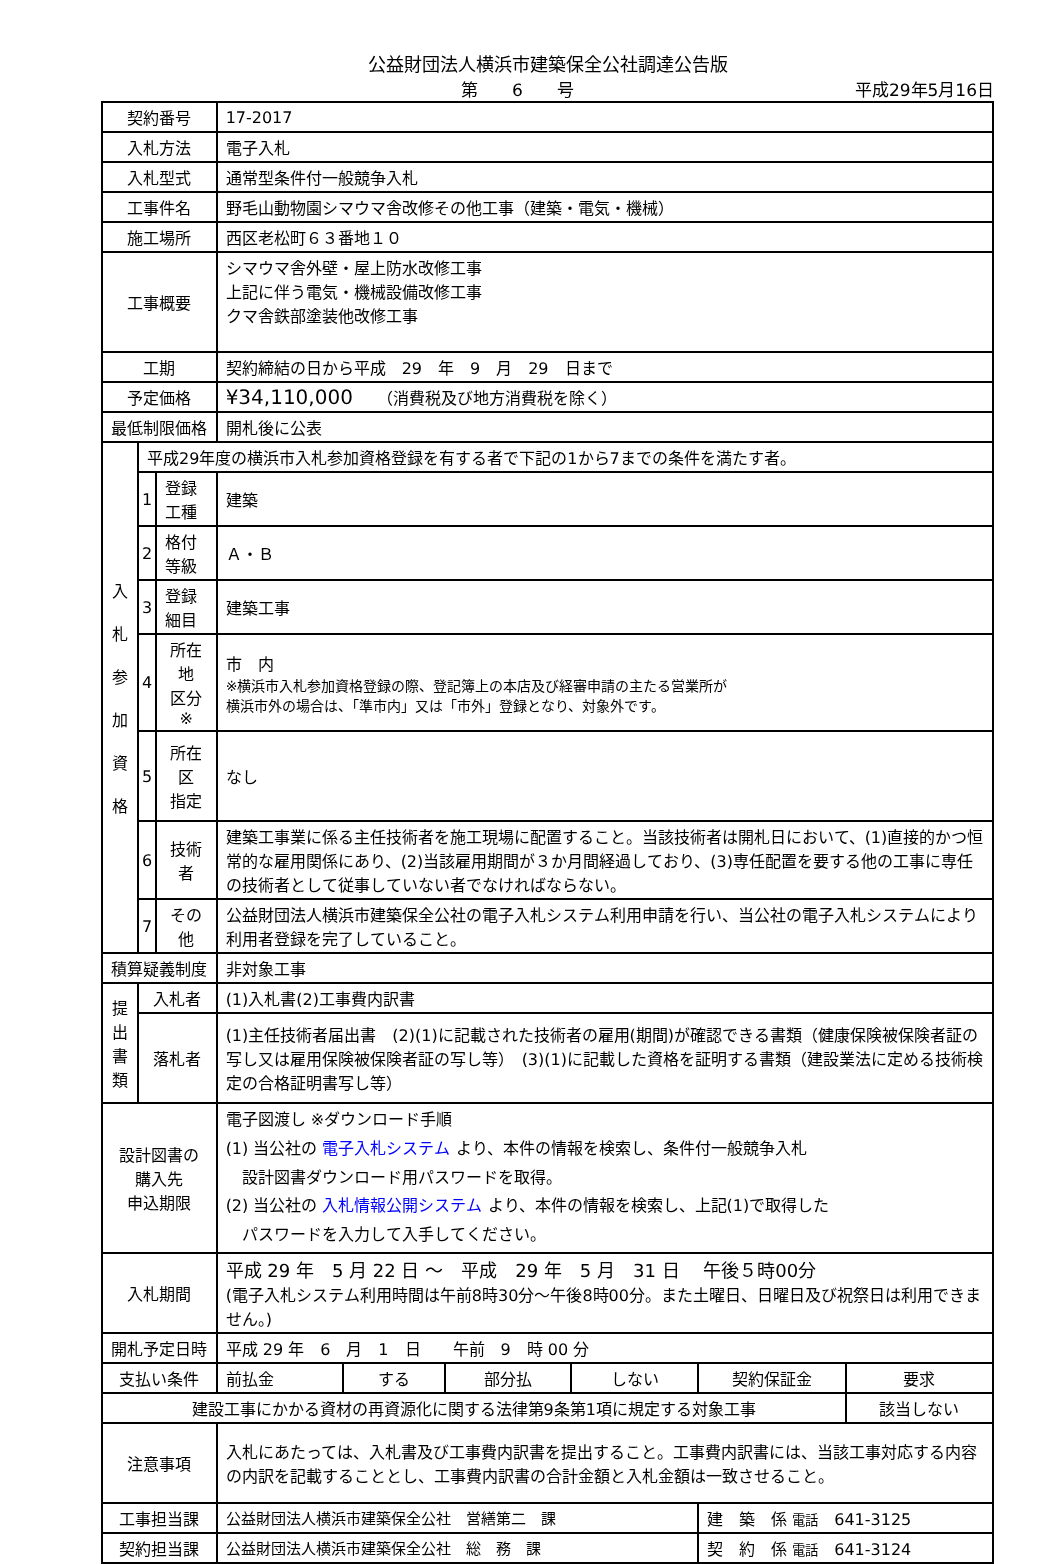公益財団法人横浜市建築保全公社調達公告版
第　　6　　号 平成29年5月16日
| 契約番号 | | | 17-2017 | | | | | |
| 入札方法 | | | 電子入札 | | | | | |
| 入札型式 | | | 通常型条件付一般競争入札 | | | | | |
| 工事件名 | | | 野毛山動物園シマウマ舎改修その他工事（建築・電気・機械） | | | | | |
| 施工場所 | | | 西区老松町６３番地１０ | | | | | |
| 工事概要 | | | シマウマ舎外壁・屋上防水改修工事 上記に伴う電気・機械設備改修工事 クマ舎鉄部塗装他改修工事 | | | | | |
| 工期 | | | 契約締結の日から平成 29 年 9 月 29 日まで | | | | | |
| 予定価格 | | | ¥34,110,000 （消費税及び地方消費税を除く） | | | | | |
| 最低制限価格 | | | 開札後に公表 | | | | | |
| 入 札 参 加 資 格 | 平成29年度の横浜市入札参加資格登録を有する者で下記の1から7までの条件を満たす者。 | | | | | | | |
| | 1 | 登録工種 | 建築 | | | | | |
| | 2 | 格付等級 | Ａ・Ｂ | | | | | |
| | 3 | 登録細目 | 建築工事 | | | | | |
| | 4 | 所在地 区分※ | 市 内 ※横浜市入札参加資格登録の際、登記簿上の本店及び経審申請の主たる営業所が 横浜市外の場合は、「準市内」又は「市外」登録となり、対象外です。 | | | | | |
| | 5 | 所在区 指定 | なし | | | | | |
| | 6 | 技術者 | 建築工事業に係る主任技術者を施工現場に配置すること。当該技術者は開札日において、(1)直接的かつ恒常的な雇用関係にあり、(2)当該雇用期間が３か月間経過しており、(3)専任配置を要する他の工事に専任の技術者として従事していない者でなければならない。 | | | | | |
| | 7 | その他 | 公益財団法人横浜市建築保全公社の電子入札システム利用申請を行い、当公社の電子入札システムにより利用者登録を完了していること。 | | | | | |
| 積算疑義制度 | | | 非対象工事 | | | | | |
| 提 出 書 類 | 入札者 | | (1)入札書(2)工事費内訳書 | | | | | |
| | 落札者 | | (1)主任技術者届出書 (2)(1)に記載された技術者の雇用(期間)が確認できる書類（健康保険被保険者証の写し又は雇用保険被保険者証の写し等） (3)(1)に記載した資格を証明する書類（建設業法に定める技術検定の合格証明書写し等） | | | | | |
| 設計図書の 購入先 申込期限 | | | 電子図渡し ※ダウンロード手順 (1) 当公社の 電子入札システム より、本件の情報を検索し、条件付一般競争入札 設計図書ダウンロード用パスワードを取得。 (2) 当公社の 入札情報公開システム より、本件の情報を検索し、上記(1)で取得した パスワードを入力して入手してください。 | | | | | |
| 入札期間 | | | 平成 29 年 5 月 22 日 ～ 平成 29 年 5 月 31 日 午後５時00分 (電子入札システム利用時間は午前8時30分～午後8時00分。また土曜日、日曜日及び祝祭日は利用できません。) | | | | | |
| 開札予定日時 | | | 平成 29 年 6 月 1 日 午前 9 時 00 分 | | | | | |
| 支払い条件 | | | 前払金 | する | 部分払 | しない | 契約保証金 | 要求 |
| 建設工事にかかる資材の再資源化に関する法律第9条第1項に規定する対象工事 | | | | | | | | 該当しない |
| 注意事項 | | | 入札にあたっては、入札書及び工事費内訳書を提出すること。工事費内訳書には、当該工事対応する内容の内訳を記載することとし、工事費内訳書の合計金額と入札金額は一致させること。 | | | | | |
| 工事担当課 | | | 公益財団法人横浜市建築保全公社 営繕第二 課 | | | | 建 築 係 電話 641-3125 | |
| 契約担当課 | | | 公益財団法人横浜市建築保全公社 総 務 課 | | | | 契 約 係 電話 641-3124 | |